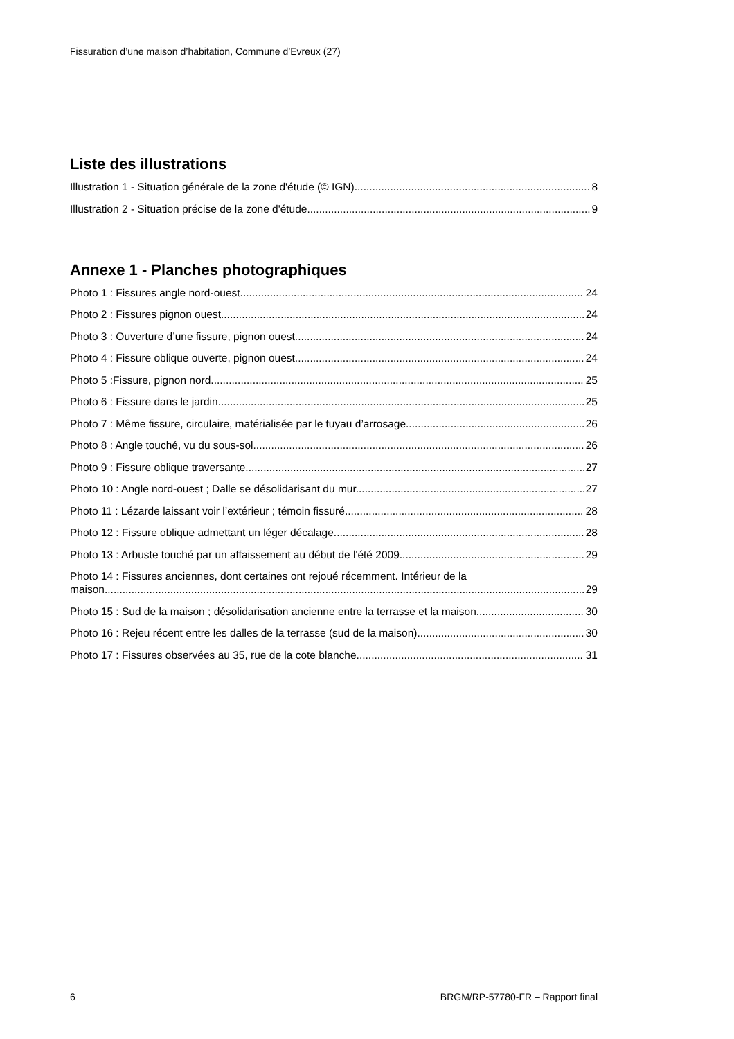Fissuration d’une maison d’habitation, Commune d’Evreux (27)
Liste des illustrations
Illustration 1 - Situation générale de la zone d'étude (© IGN) 8
Illustration 2 - Situation précise de la zone d'étude 9
Annexe 1 - Planches photographiques
Photo 1 : Fissures angle nord-ouest. 24
Photo 2 : Fissures pignon ouest. 24
Photo 3 : Ouverture d’une fissure, pignon ouest. 24
Photo 4 : Fissure oblique ouverte, pignon ouest. 24
Photo 5 :Fissure, pignon nord 25
Photo 6 : Fissure dans le jardin. 25
Photo 7 : Même fissure, circulaire, matérialisée par le tuyau d’arrosage. 26
Photo 8 : Angle touché, vu du sous-sol. 26
Photo 9 : Fissure oblique traversante. 27
Photo 10 : Angle nord-ouest ; Dalle se désolidarisant du mur. 27
Photo 11 : Lézarde laissant voir l’extérieur ; témoin fissuré. 28
Photo 12 : Fissure oblique admettant un léger décalage. 28
Photo 13 : Arbuste touché par un affaissement au début de l'été 2009. 29
Photo 14 : Fissures anciennes, dont certaines ont rejoué récemment. Intérieur de la
maison. 29
Photo 15 : Sud de la maison ; désolidarisation ancienne entre la terrasse et la maison. 30
Photo 16 : Rejeu récent entre les dalles de la terrasse (sud de la maison). 30
Photo 17 : Fissures observées au 35, rue de la cote blanche. 31
6 BRGM/RP-57780-FR – Rapport final